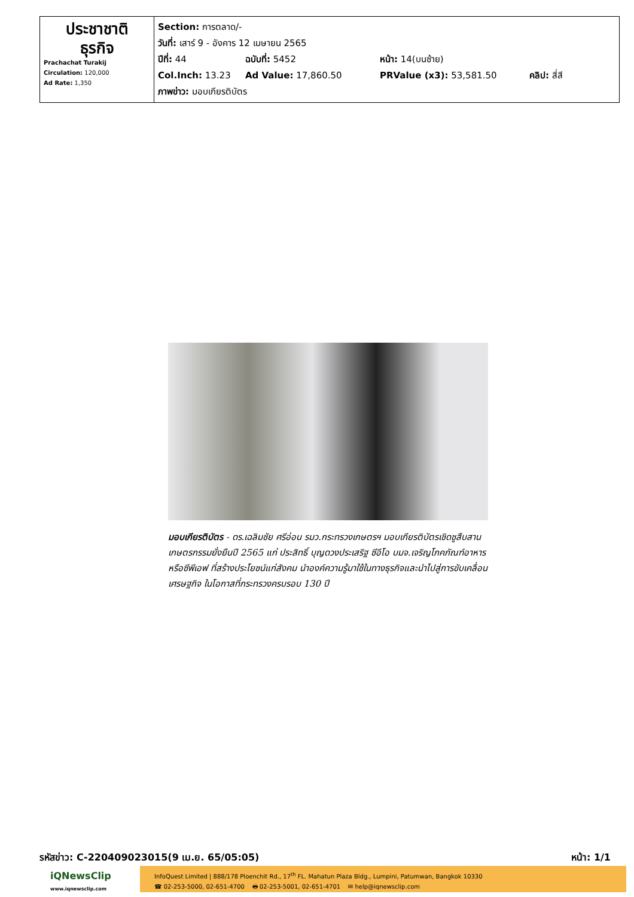| ประชาชาติ ธุรกิจ Prachachat Turakij Circulation: 120,000 Ad Rate: 1,350 | Section: การตลาด/- วันที่: เสาร์ 9 - อังคาร 12 เมษายน 2565 ปีที่: 44 ฉบับที่: 5452 หน้า: 14(บนซ้าย) Col.Inch: 13.23 Ad Value: 17,860.50 PRValue (x3): 53,581.50 คลิป: สี่สี ภาพข่าว: มอบเกียรติบัตร |
มอบเกียรติบัตร - ดร.เฉลิมชัย ศรีอ่อน รมว.กระทรวงเกษตรฯ มอบเกียรติบัตรเชิดชูสืบสานเกษตรกรรมยั่งยืนปี 2565 แก่ ประสิทธิ์ บุญดวงประเสริฐ ซีอีโอ บมจ.เจริญโภคภัณฑ์อาหาร หรือซีพีเอฟ ที่สร้างประโยชน์แก่สังคม นำองค์ความรู้มาใช้ในทางธุรกิจและนำไปสู่การขับเคลื่อนเศรษฐกิจ ในโอกาสที่กระทรวงครบรอบ 130 ปี
รหัสข่าว: C-220409023015(9 เม.ย. 65/05:05) หน้า: 1/1
iQNewsClip
www.iqnewsclip.com
InfoQuest Limited | 888/178 Ploenchit Rd., 17<sup>th</sup> FL. Mahatun Plaza Bldg., Lumpini, Patumwan, Bangkok 10330
☎ 02-253-5000, 02-651-4700 🖶 02-253-5001, 02-651-4701 ✉ help@iqnewsclip.com